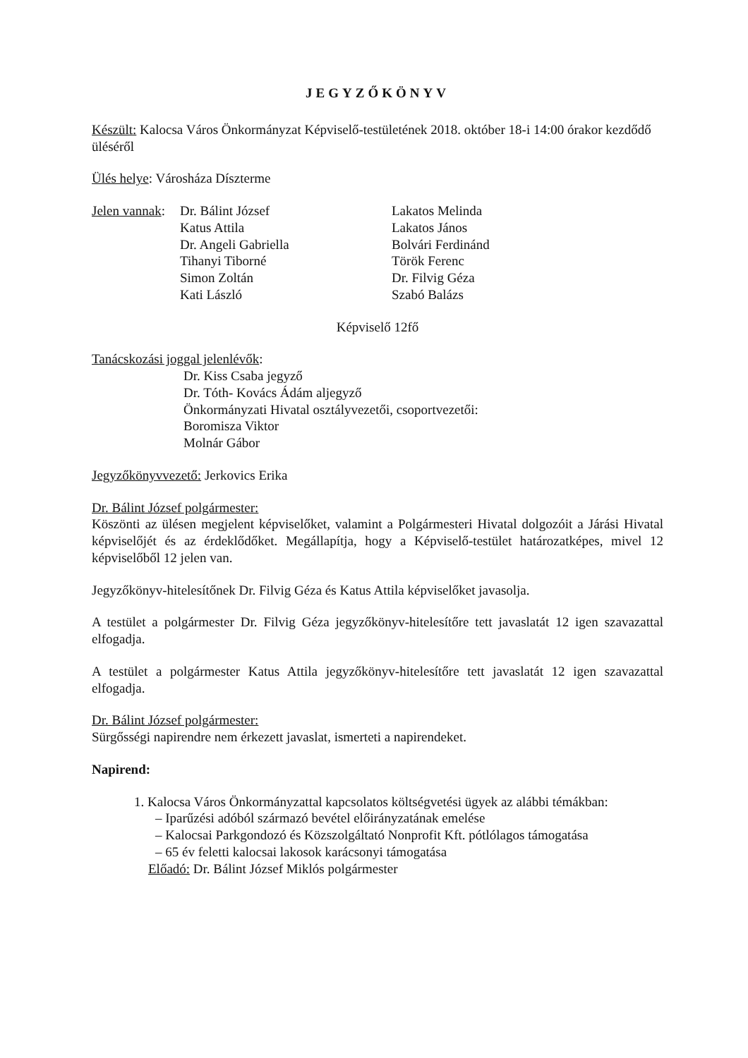JEGYZŐKÖNYV
Készült: Kalocsa Város Önkormányzat Képviselő-testületének 2018. október 18-i 14:00 órakor kezdődő üléséről
Ülés helye: Városháza Díszterme
Jelen vannak:
Dr. Bálint József
Katus Attila
Dr. Angeli Gabriella
Tihanyi Tiborné
Simon Zoltán
Kati László
Lakatos Melinda
Lakatos János
Bolvári Ferdinánd
Török Ferenc
Dr. Filvig Géza
Szabó Balázs
Képviselő 12fő
Tanácskozási joggal jelenlévők:
Dr. Kiss Csaba jegyző
Dr. Tóth- Kovács Ádám aljegyző
Önkormányzati Hivatal osztályvezetői, csoportvezetői:
Boromisza Viktor
Molnár Gábor
Jegyzőkönyvvezető: Jerkovics Erika
Dr. Bálint József polgármester:
Köszönti az ülésen megjelent képviselőket, valamint a Polgármesteri Hivatal dolgozóit a Járási Hivatal képviselőjét és az érdeklődőket. Megállapítja, hogy a Képviselő-testület határozatképes, mivel 12 képviselőből 12 jelen van.
Jegyzőkönyv-hitelesítőnek Dr. Filvig Géza és Katus Attila képviselőket javasolja.
A testület a polgármester Dr. Filvig Géza jegyzőkönyv-hitelesítőre tett javaslatát 12 igen szavazattal elfogadja.
A testület a polgármester Katus Attila jegyzőkönyv-hitelesítőre tett javaslatát 12 igen szavazattal elfogadja.
Dr. Bálint József polgármester:
Sürgősségi napirendre nem érkezett javaslat, ismerteti a napirendeket.
Napirend:
1. Kalocsa Város Önkormányzattal kapcsolatos költségvetési ügyek az alábbi témákban:
– Iparűzési adóból származó bevétel előirányzatának emelése
– Kalocsai Parkgondozó és Közszolgáltató Nonprofit Kft. pótlólagos támogatása
– 65 év feletti kalocsai lakosok karácsonyi támogatása
Előadó: Dr. Bálint József Miklós polgármester